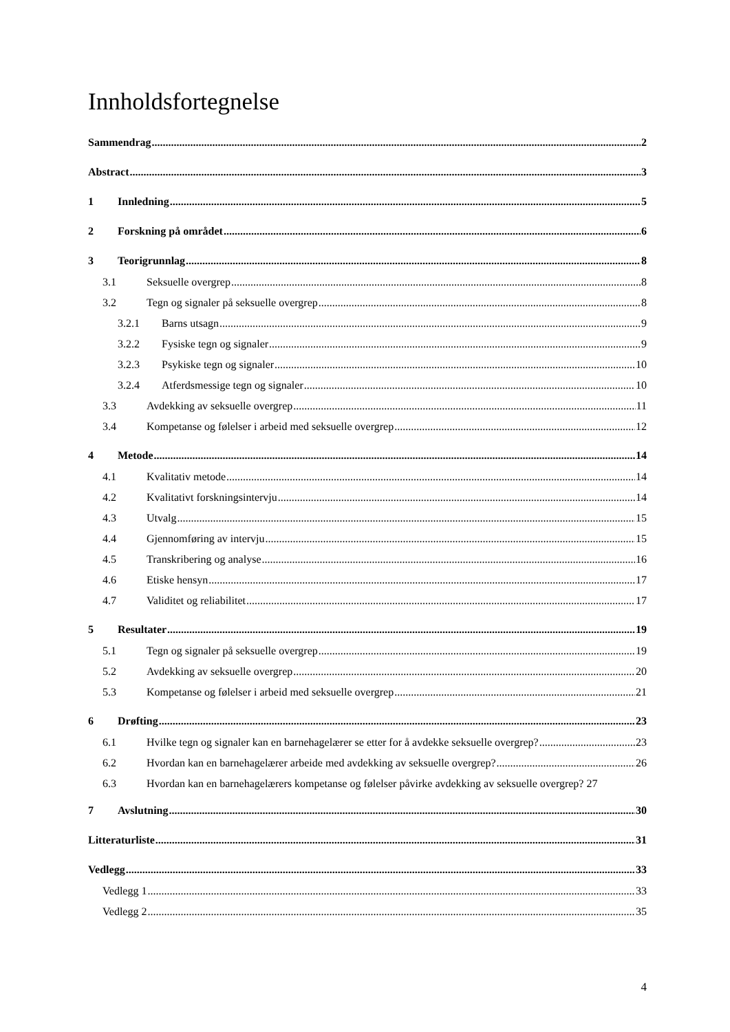Innholdsfortegnelse
Sammendrag 2
Abstract 3
1 Innledning 5
2 Forskning på området 6
3 Teorigrunnlag 8
3.1 Seksuelle overgrep 8
3.2 Tegn og signaler på seksuelle overgrep 8
3.2.1 Barns utsagn 9
3.2.2 Fysiske tegn og signaler 9
3.2.3 Psykiske tegn og signaler 10
3.2.4 Atferdsmessige tegn og signaler 10
3.3 Avdekking av seksuelle overgrep 11
3.4 Kompetanse og følelser i arbeid med seksuelle overgrep 12
4 Metode 14
4.1 Kvalitativ metode 14
4.2 Kvalitativt forskningsintervju 14
4.3 Utvalg 15
4.4 Gjennomføring av intervju 15
4.5 Transkribering og analyse 16
4.6 Etiske hensyn 17
4.7 Validitet og reliabilitet 17
5 Resultater 19
5.1 Tegn og signaler på seksuelle overgrep 19
5.2 Avdekking av seksuelle overgrep 20
5.3 Kompetanse og følelser i arbeid med seksuelle overgrep 21
6 Drøfting 23
6.1 Hvilke tegn og signaler kan en barnehagelærer se etter for å avdekke seksuelle overgrep? 23
6.2 Hvordan kan en barnehagelærer arbeide med avdekking av seksuelle overgrep? 26
6.3 Hvordan kan en barnehagelærers kompetanse og følelser påvirke avdekking av seksuelle overgrep? 27
7 Avslutning 30
Litteraturliste 31
Vedlegg 33
Vedlegg 1 33
Vedlegg 2 35
4